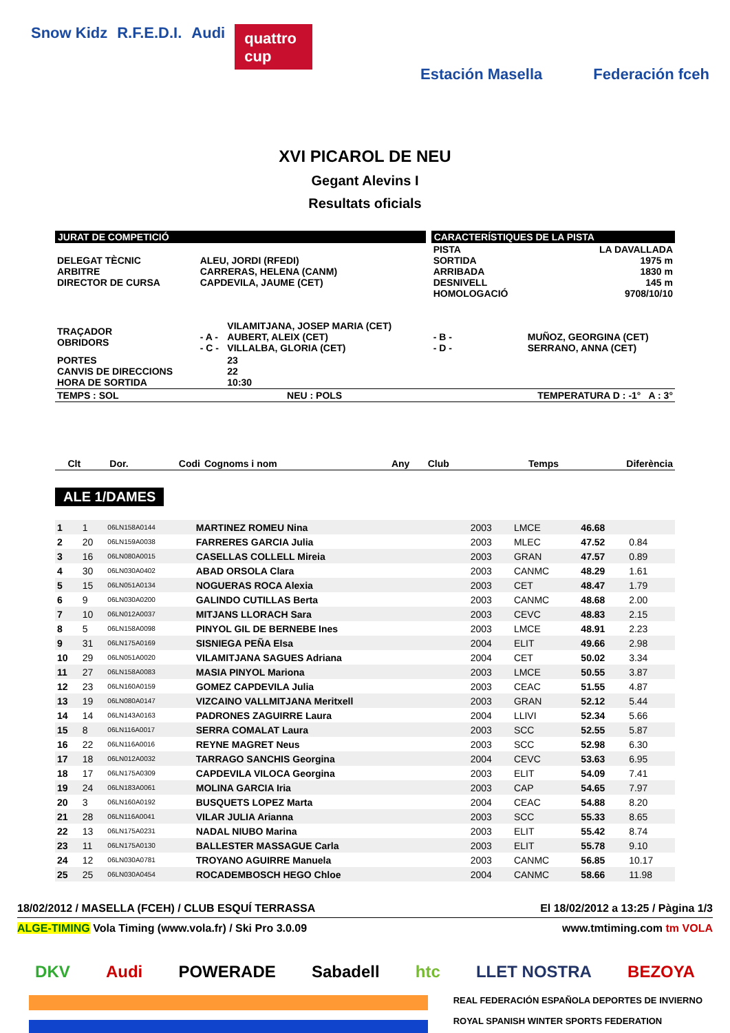Snow Kidz R.F.E.D.I. Audi quattro cup Estación Masella Federación fceh
XVI PICAROL DE NEU
Gegant Alevins I
Resultats oficials
| JURAT DE COMPETICIÓ | | | | CARACTERÍSTIQUES DE LA PISTA | |
| DELEGAT TÈCNIC ARBITRE DIRECTOR DE CURSA | ALEU, JORDI (RFEDI) CARRERAS, HELENA (CANM) CAPDEVILA, JAUME (CET) | | | PISTA SORTIDA ARRIBADA DESNIVELL HOMOLOGACIÓ | LA DAVALLADA 1975 m 1830 m 145 m 9708/10/10 |
| TRAÇADOR OBRIDORS | - A - - C - | VILAMITJANA, JOSEP MARIA (CET) AUBERT, ALEIX (CET) VILLALBA, GLORIA (CET) | | - B - - D - | MUÑOZ, GEORGINA (CET) SERRANO, ANNA (CET) |
| PORTES CANVIS DE DIRECCIONS HORA DE SORTIDA | | 23 22 10:30 | | | |
| TEMPS : SOL | NEU : POLS | | | TEMPERATURA D : -1° A : 3° | |
| Clt | Dor. | Codi | Cognoms i nom | Any | Club | Temps | Diferència |
| --- | --- | --- | --- | --- | --- | --- | --- |
ALE 1/DAMES
| 1 | 1 | 06LN158A0144 | MARTINEZ ROMEU Nina | 2003 | LMCE | 46.68 | |
| 2 | 20 | 06LN159A0038 | FARRERES GARCIA Julia | 2003 | MLEC | 47.52 | 0.84 |
| 3 | 16 | 06LN080A0015 | CASELLAS COLLELL Mireia | 2003 | GRAN | 47.57 | 0.89 |
| 4 | 30 | 06LN030A0402 | ABAD ORSOLA Clara | 2003 | CANMC | 48.29 | 1.61 |
| 5 | 15 | 06LN051A0134 | NOGUERAS ROCA Alexia | 2003 | CET | 48.47 | 1.79 |
| 6 | 9 | 06LN030A0200 | GALINDO CUTILLAS Berta | 2003 | CANMC | 48.68 | 2.00 |
| 7 | 10 | 06LN012A0037 | MITJANS LLORACH Sara | 2003 | CEVC | 48.83 | 2.15 |
| 8 | 5 | 06LN158A0098 | PINYOL GIL DE BERNEBE Ines | 2003 | LMCE | 48.91 | 2.23 |
| 9 | 31 | 06LN175A0169 | SISNIEGA PEÑA Elsa | 2004 | ELIT | 49.66 | 2.98 |
| 10 | 29 | 06LN051A0020 | VILAMITJANA SAGUES Adriana | 2004 | CET | 50.02 | 3.34 |
| 11 | 27 | 06LN158A0083 | MASIA PINYOL Mariona | 2003 | LMCE | 50.55 | 3.87 |
| 12 | 23 | 06LN160A0159 | GOMEZ CAPDEVILA Julia | 2003 | CEAC | 51.55 | 4.87 |
| 13 | 19 | 06LN080A0147 | VIZCAINO VALLMITJANA Meritxell | 2003 | GRAN | 52.12 | 5.44 |
| 14 | 14 | 06LN143A0163 | PADRONES ZAGUIRRE Laura | 2004 | LLIVI | 52.34 | 5.66 |
| 15 | 8 | 06LN116A0017 | SERRA COMALAT Laura | 2003 | SCC | 52.55 | 5.87 |
| 16 | 22 | 06LN116A0016 | REYNE MAGRET Neus | 2003 | SCC | 52.98 | 6.30 |
| 17 | 18 | 06LN012A0032 | TARRAGO SANCHIS Georgina | 2004 | CEVC | 53.63 | 6.95 |
| 18 | 17 | 06LN175A0309 | CAPDEVILA VILOCA Georgina | 2003 | ELIT | 54.09 | 7.41 |
| 19 | 24 | 06LN183A0061 | MOLINA GARCIA Iria | 2003 | CAP | 54.65 | 7.97 |
| 20 | 3 | 06LN160A0192 | BUSQUETS LOPEZ Marta | 2004 | CEAC | 54.88 | 8.20 |
| 21 | 28 | 06LN116A0041 | VILAR JULIA Arianna | 2003 | SCC | 55.33 | 8.65 |
| 22 | 13 | 06LN175A0231 | NADAL NIUBO Marina | 2003 | ELIT | 55.42 | 8.74 |
| 23 | 11 | 06LN175A0130 | BALLESTER MASSAGUE Carla | 2003 | ELIT | 55.78 | 9.10 |
| 24 | 12 | 06LN030A0781 | TROYANO AGUIRRE Manuela | 2003 | CANMC | 56.85 | 10.17 |
| 25 | 25 | 06LN030A0454 | ROCADEMBOSCH HEGO Chloe | 2004 | CANMC | 58.66 | 11.98 |
18/02/2012 / MASELLA (FCEH) / CLUB ESQUÍ TERRASSA El 18/02/2012 a 13:25 / Pàgina 1/3
ALGE-TIMING Vola Timing (www.vola.fr) / Ski Pro 3.0.09 www.tmtiming.com tm VOLA
DKV Audi POWERADE Sabadell htc LLET NOSTRA BEZOYA
REAL FEDERACIÓN ESPAÑOLA DEPORTES DE INVIERNO
ROYAL SPANISH WINTER SPORTS FEDERATION